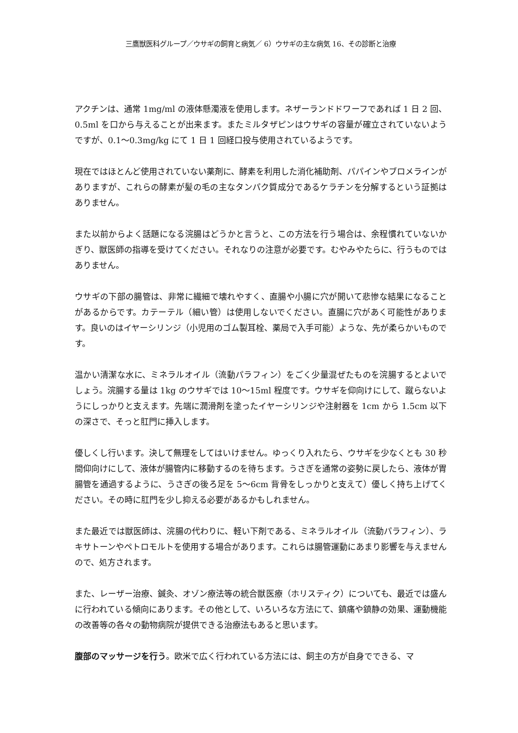三鷹獣医科グループ／ウサギの飼育と病気／ 6）ウサギの主な病気 16、その診断と治療
アクチンは、通常 1mg/ml の液体懸濁液を使用します。ネザーランドドワーフであれば 1 日 2 回、0.5ml を口から与えることが出来ます。またミルタザピンはウサギの容量が確立されていないようですが、0.1〜0.3mg/kg にて 1 日 1 回経口投与使用されているようです。
現在ではほとんど使用されていない薬剤に、酵素を利用した消化補助剤、パパインやブロメラインがありますが、これらの酵素が髪の毛の主なタンパク質成分であるケラチンを分解するという証拠はありません。
また以前からよく話題になる浣腸はどうかと言うと、この方法を行う場合は、余程慣れていないかぎり、獣医師の指導を受けてください。それなりの注意が必要です。むやみやたらに、行うものではありません。
ウサギの下部の腸管は、非常に繊細で壊れやすく、直腸や小腸に穴が開いて悲惨な結果になることがあるからです。カテーテル（細い管）は使用しないでください。直腸に穴があく可能性があります。良いのはイヤーシリンジ（小児用のゴム製耳栓、薬局で入手可能）ような、先が柔らかいものです。
温かい清潔な水に、ミネラルオイル（流動パラフィン）をごく少量混ぜたものを浣腸するとよいでしょう。浣腸する量は 1kg のウサギでは 10〜15ml 程度です。ウサギを仰向けにして、蹴らないようにしっかりと支えます。先端に潤滑剤を塗ったイヤーシリンジや注射器を 1cm から 1.5cm 以下の深さで、そっと肛門に挿入します。
優しくし行います。決して無理をしてはいけません。ゆっくり入れたら、ウサギを少なくとも 30 秒間仰向けにして、液体が腸管内に移動するのを待ちます。うさぎを通常の姿勢に戻したら、液体が胃腸管を通過するように、うさぎの後ろ足を 5〜6cm 背骨をしっかりと支えて）優しく持ち上げてください。その時に肛門を少し抑える必要があるかもしれません。
また最近では獣医師は、浣腸の代わりに、軽い下剤である、ミネラルオイル（流動パラフィン）、ラキサトーンやペトロモルトを使用する場合があります。これらは腸管運動にあまり影響を与えませんので、処方されます。
また、レーザー治療、鍼灸、オゾン療法等の統合獣医療（ホリスティク）についても、最近では盛んに行われている傾向にあります。その他として、いろいろな方法にて、鎮痛や鎮静の効果、運動機能の改善等の各々の動物病院が提供できる治療法もあると思います。
腹部のマッサージを行う。欧米で広く行われている方法には、飼主の方が自身でできる、マ